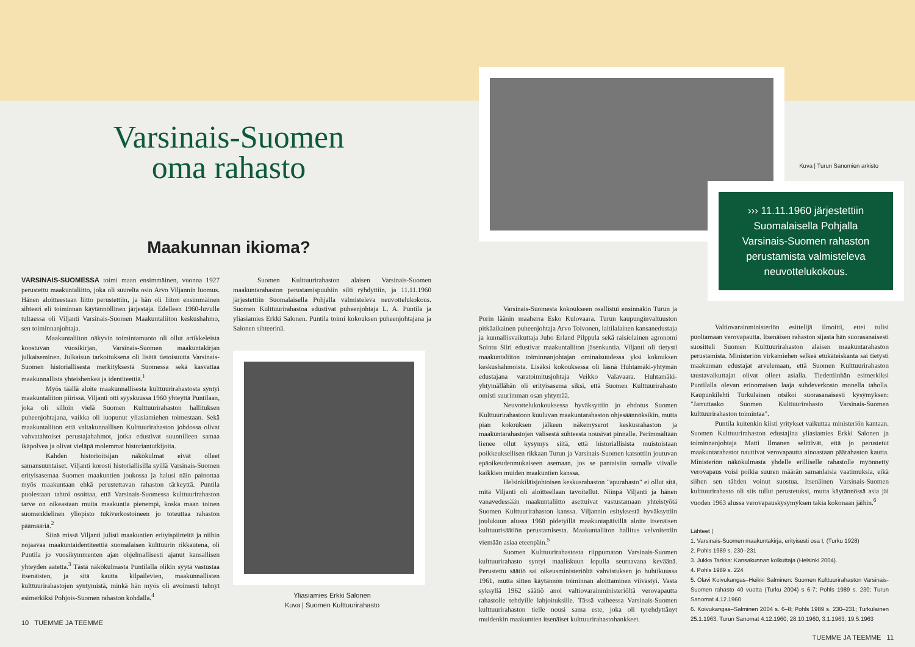Varsinais-Suomen
oma rahasto
Maakunnan ikioma?
VARSINAIS-SUOMESSA toimi maan ensimmäinen, vuonna 1927 perustettu maakuntaliitto, joka oli suurelta osin Arvo Viljannin luomus. Hänen aloitteestaan liitto perustettiin, ja hän oli liiton ensimmäinen sihteeri eli toiminnan käytännöllinen järjestäjä. Edelleen 1960-luvulle tultaessa oli Viljanti Varsinais-Suomen Maakuntaliiton keskushahmo, sen toiminnanjohtaja.
Maakuntaliiton näkyvin toimintamuoto oli ollut artikkeleista koostuvan vuosikirjan, Varsinais-Suomen maakuntakirjan julkaiseminen. Julkaisun tarkoituksena oli lisätä tietoisuutta Varsinais-Suomen historiallisesta merkityksestä Suomessa sekä kasvattaa maakunnallista yhteishenkeä ja identiteettiä.<sup>1</sup>
Myös täällä aloite maakunnallisesta kulttuurirahastosta syntyi maakuntaliiton piirissä. Viljanti otti syyskuussa 1960 yhteyttä Puntilaan, joka oli silloin vielä Suomen Kulttuurirahaston hallituksen puheenjohtajana, vaikka oli luopunut yliasiamiehen toimestaan. Sekä maakuntaliiton että valtakunnallisen Kulttuurirahaston johdossa olivat vahvatahtoiset perustajahahmot, jotka edustivat suunnilleen samaa ikäpolvea ja olivat vieläpä molemmat historiantutkijoita.
Kahden historioitsijan näkökulmat eivät olleet samansuuntaiset. Viljanti korosti historiallisilla syillä Varsinais-Suomen erityisasemaa Suomen maakuntien joukossa ja halusi näin painottaa myös maakuntaan ehkä perustettavan rahaston tärkeyttä. Puntila puolestaan tahtoi osoittaa, että Varsinais-Suomessa kulttuurirahaston tarve on oikeastaan muita maakuntia pienempi, koska maan toinen suomenkielinen yliopisto tukiverkostoineen jo toteuttaa rahaston päämääriä.<sup>2</sup>
Siinä missä Viljanti julisti maakuntien erityispiirteitä ja niihin nojaavaa maakuntaidentiteettiä suomalaisen kulttuurin rikkautena, oli Puntila jo vuosikymmenten ajan ohjelmallisesti ajanut kansallisen yhteyden aatetta.<sup>3</sup> Tästä näkökulmasta Puntilalla olikin syytä vastustaa itsenäisten, ja sitä kautta kilpailevien, maakunnallisten kulttuurirahastojen syntymistä, minkä hän myös oli avoimesti tehnyt esimerkiksi Pohjois-Suomen rahaston kohdalla.<sup>4</sup>
Suomen Kulttuurirahaston alaisen Varsinais-Suomen maakuntarahaston perustamispuuhiin silti ryhdyttiin, ja 11.11.1960 järjestettiin Suomalaisella Pohjalla valmisteleva neuvottelukokous. Suomen Kulttuurirahastoa edustivat puheenjohtaja L. A. Puntila ja yliasiamies Erkki Salonen. Puntila toimi kokouksen puheenjohtajana ja Salonen sihteerinä.
Yliasiamies Erkki Salonen
Kuva | Suomen Kulttuurirahasto
10 TUEMME JA TEEMME
Kuva | Turun Sanomien arkisto
››› 11.11.1960 järjestettiin Suomalaisella Pohjalla Varsinais-Suomen rahaston perustamista valmisteleva neuvottelukokous.
Varsinais-Suomesta kokoukseen osallistui ensinnäkin Turun ja Porin läänin maaherra Esko Kulovaara. Turun kaupunginvaltuuston pitkäaikainen puheenjohtaja Arvo Toivonen, laitilalainen kansanedustaja ja kunnallisvaikuttaja Juho Erland Pilppula sekä raisiolainen agronomi Sointu Siiri edustivat maakuntaliiton jäsenkuntia. Viljanti oli tietysti maakuntaliiton toiminnanjohtajan ominaisuudessa yksi kokouksen keskushahmoista. Lisäksi kokouksessa oli läsnä Huhtamäki-yhtymän edustajana varatoimitusjohtaja Veikko Valavaara. Huhtamäki-yhtymällähän oli erityisasema siksi, että Suomen Kulttuurirahasto omisti suurimman osan yhtymää.
Neuvottelukokouksessa hyväksyttiin jo ehdotus Suomen Kulttuurirahastoon kuuluvan maakuntarahaston ohjesäännöksikin, mutta pian kokouksen jälkeen näkemyserot keskusrahaston ja maakuntarahastojen välisestä suhteesta nousivat pinnalle. Perimmältään lienee ollut kysymys siitä, että historiallisista muistoistaan poikkeuksellisen rikkaan Turun ja Varsinais-Suomen katsottiin joutuvan epäoikeudenmukaiseen asemaan, jos se pantaisiin samalle viivalle kaikkien muiden maakuntien kanssa.
Helsinkiläisjohtoisen keskusrahaston "apurahasto" ei ollut sitä, mitä Viljanti oli aloitteellaan tavoitellut. Niinpä Viljanti ja hänen vanavedessään maakuntaliitto asettuivat vastustamaan yhteistyötä Suomen Kulttuurirahaston kanssa. Viljannin esityksestä hyväksyttiin joulukuun alussa 1960 pidetyillä maakuntapäivillä aloite itsenäisen kulttuurisäätiön perustamisesta. Maakuntaliiton hallitus velvoitettiin viemään asiaa eteenpäin.<sup>5</sup>
Suomen Kulttuurirahastosta riippumaton Varsinais-Suomen kulttuurirahasto syntyi maaliskuun lopulla seuraavana keväänä. Perustettu säätiö sai oikeusministeriöltä vahvistuksen jo huhtikuussa 1961, mutta sitten käytännön toiminnan aloittaminen viivästyi. Vasta syksyllä 1962 säätiö anoi valtiovarainministeriöltä verovapautta rahastolle tehdyille lahjoituksille. Tässä vaiheessa Varsinais-Suomen kulttuurirahaston tielle nousi sama este, joka oli tyrehdyttänyt muidenkin maakuntien itsenäiset kulttuurirahastohankkeet.
Valtiovarainministeriön esittelijä ilmoitti, ettei tulisi puoltamaan verovapautta. Itsenäisen rahaston sijasta hän suorasanaisesti suositteli Suomen Kulttuurirahaston alaisen maakuntarahaston perustamista. Ministeriön virkamiehen selkeä etukäteiskanta sai tietysti maakunnan edustajat arvelemaan, että Suomen Kulttuurirahaston taustavaikuttajat olivat olleet asialla. Tiedettiinhän esimerkiksi Puntilalla olevan erinomaisen laaja suhdeverkosto monella taholla. Kaupunkilehti Turkulainen otsikoi suorasanaisesti kysymyksen: "Jarruttaako Suomen Kulttuurirahasto Varsinais-Suomen kulttuurirahaston toimintaa".
Puntila kuitenkin kiisti yritykset vaikuttaa ministeriön kantaan. Suomen Kulttuurirahaston edustajina yliasiamies Erkki Salonen ja toiminnanjohtaja Matti Ilmanen selittivät, että jo perustetut maakuntarahastot nauttivat verovapautta ainoastaan päärahaston kautta. Ministeriön näkökulmasta yhdelle erilliselle rahastolle myönnetty verovapaus voisi poikia suuren määrän samanlaisia vaatimuksia, eikä siihen sen tähden voinut suostua. Itsenäinen Varsinais-Suomen kulttuurirahasto oli siis tullut perustetuksi, mutta käytännössä asia jäi vuoden 1963 alussa verovapauskysymyksen takia kokonaan jäihin.<sup>6</sup>
Lähteet |
1. Varsinais-Suomen maakuntakirja, erityisesti osa I, (Turku 1928)
2. Pohls 1989 s. 230–231
3. Jukka Tarkka: Kansakunnan kolkuttaja (Helsinki 2004).
4. Pohls 1989 s. 224
5. Olavi Koivukangas–Heikki Salminen: Suomen Kulttuurirahaston Varsinais-Suomen rahasto 40 vuotta (Turku 2004) s 6-7; Pohls 1989 s. 230; Turun Sanomat 4.12.1960
6. Koivukangas–Salminen 2004 s. 6–8; Pohls 1989 s. 230–231; Turkulainen 25.1.1963; Turun Sanomat 4.12.1960, 28.10.1960, 3.1.1963, 19.5.1963
TUEMME JA TEEMME 11